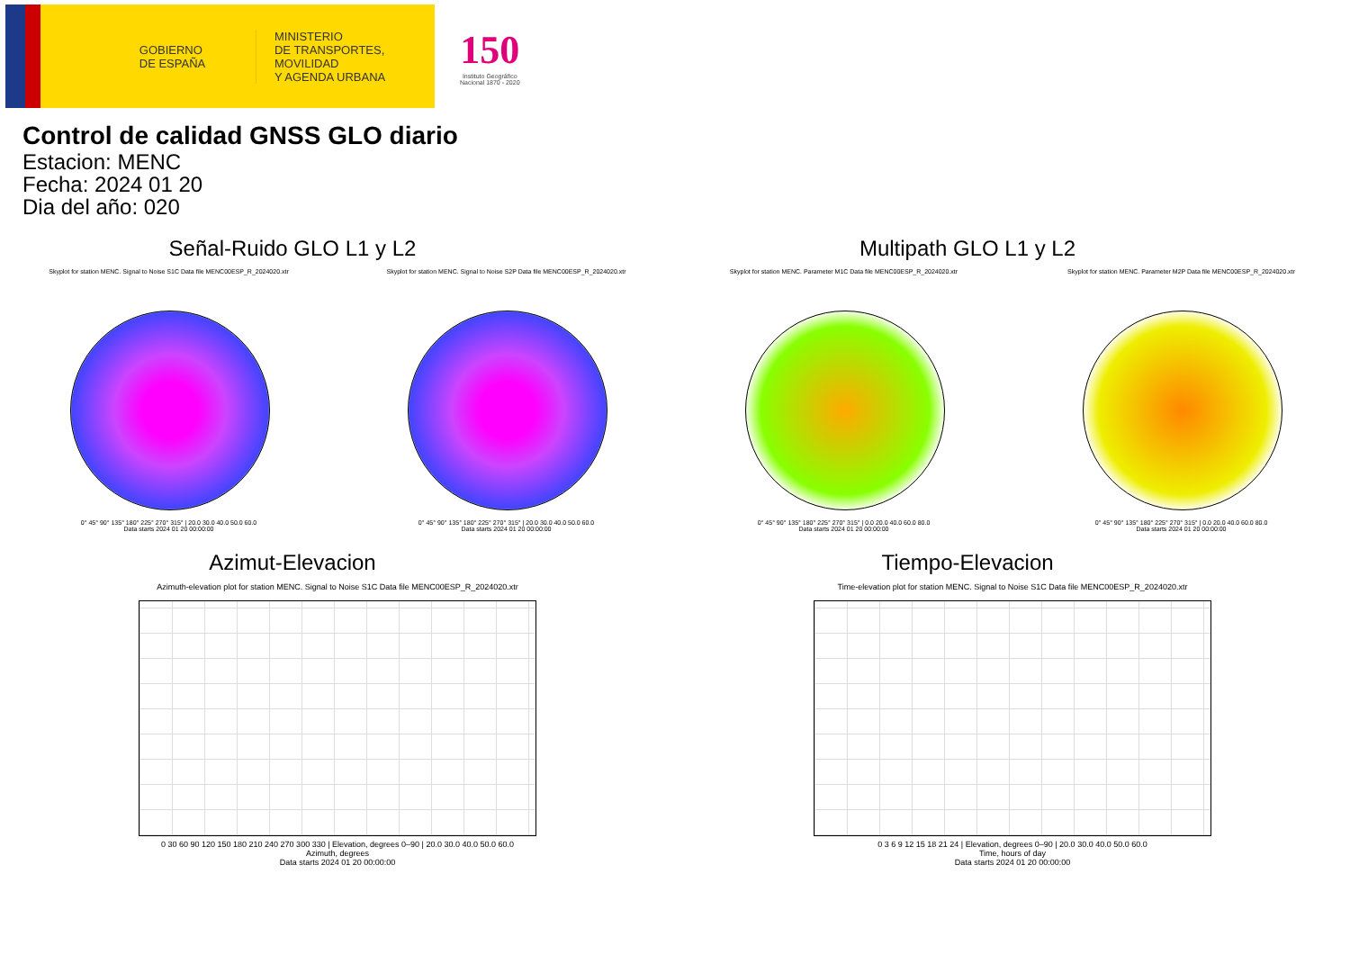GOBIERNO
DE ESPAÑA
MINISTERIO
DE TRANSPORTES, MOVILIDAD
Y AGENDA URBANA
150
Instituto Geográfico
Nacional 1870 - 2020
Control de calidad GNSS GLO diario
Estacion: MENC
Fecha: 2024 01 20
Dia del año: 020
Señal-Ruido GLO L1 y L2
Skyplot for station MENC. Signal to Noise S1C Data file MENC00ESP_R_2024020.xtr
0° 45° 90° 135° 180° 225° 270° 315° | 20.0 30.0 40.0 50.0 60.0
Data starts 2024 01 20 00:00:00
Skyplot for station MENC. Signal to Noise S2P Data file MENC00ESP_R_2024020.xtr
0° 45° 90° 135° 180° 225° 270° 315° | 20.0 30.0 40.0 50.0 60.0
Data starts 2024 01 20 00:00:00
Multipath GLO L1 y L2
Skyplot for station MENC. Parameter M1C Data file MENC00ESP_R_2024020.xtr
0° 45° 90° 135° 180° 225° 270° 315° | 0.0 20.0 40.0 60.0 80.0
Data starts 2024 01 20 00:00:00
Skyplot for station MENC. Parameter M2P Data file MENC00ESP_R_2024020.xtr
0° 45° 90° 135° 180° 225° 270° 315° | 0.0 20.0 40.0 60.0 80.0
Data starts 2024 01 20 00:00:00
Azimut-Elevacion
Azimuth-elevation plot for station MENC. Signal to Noise S1C Data file MENC00ESP_R_2024020.xtr
0 30 60 90 120 150 180 210 240 270 300 330 | Elevation, degrees 0–90 | 20.0 30.0 40.0 50.0 60.0
Azimuth, degrees
Data starts 2024 01 20 00:00:00
Tiempo-Elevacion
Time-elevation plot for station MENC. Signal to Noise S1C Data file MENC00ESP_R_2024020.xtr
0 3 6 9 12 15 18 21 24 | Elevation, degrees 0–90 | 20.0 30.0 40.0 50.0 60.0
Time, hours of day
Data starts 2024 01 20 00:00:00